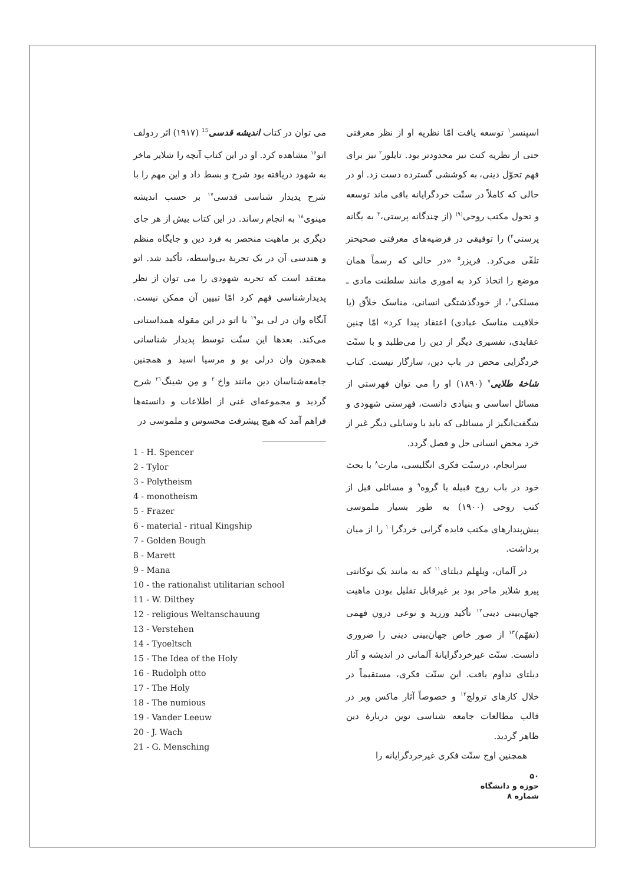اسپنسر<sup>۱</sup> توسعه یافت امّا نظریه او از نظر معرفتی حتی از نظریه کنت نیز محدودتر بود. تایلور<sup>۲</sup> نیز برای فهم تحوّل دینی، به کوششی گسترده دست زد. او در حالی که کاملاً در سنّت خردگرایانه باقی ماند توسعه و تحول مکتب روحی<sup>(۹)</sup> (از چندگانه پرستی،<sup>۳</sup> به یگانه پرستی<sup>۴</sup>) را توفیقی در فرضیه‌های معرفتی صحیحتر تلقّی می‌کرد. فریزر<sup>۵</sup> «در حالی که رسماً همان موضع را اتخاذ کرد به اموری مانند سلطنت مادی ـ مسلکی<sup>۶</sup>، از خودگذشتگی انسانی، مناسک خلاّق (یا خلاقیت مناسک عبادی) اعتقاد پیدا کرد» امّا چنین عقایدی، تفسیری دیگر از دین را می‌طلبد و با سنّت خردگرایی محض در باب دین، سازگار نیست. کتاب شاخهٔ طلایی<sup>۷</sup> (۱۸۹۰) او را می توان فهرستی از مسائل اساسی و بنیادی دانست، فهرستی شهودی و شگفت‌انگیز از مسائلی که باید با وسایلی دیگر غیر از خرد محض انسانی حل و فصل گردد.
سرانجام، درسنّت فکری انگلیسی، مارت<sup>۸</sup> با بحث خود در باب روح قبیله یا گروه<sup>۹</sup> و مسائلی قبل از کتب روحی (۱۹۰۰) به طور بسیار ملموسی پیش‌پندارهای مکتب فایده گرایی خردگرا<sup>۱۰</sup> را از میان برداشت.
در آلمان، ویلهلم دیلتای<sup>۱۱</sup> که به مانند یک نوکانتی پیرو شلایر ماخر بود بر غیرقابل تقلیل بودن ماهیت جهان‌بینی دینی<sup>۱۲</sup> تأکید ورزید و نوعی درون فهمی (تفهّم)<sup>۱۳</sup> از صور خاص جهان‌بینی دینی را ضروری دانست. سنّت غیرخردگرایانهٔ آلمانی در اندیشه و آثار دیلتای تداوم یافت. این سنّت فکری، مستقیماً در خلال کارهای ترولچ<sup>۱۴</sup> و خصوصاً آثار ماکس وبر در قالب مطالعات جامعه شناسی نوین دربارهٔ دین ظاهر گردید.
همچنین اوج سنّت فکری غیرخردگرایانه را
می توان در کتاب اندیشه قدسی<sup>15</sup> (۱۹۱۷) اثر ردولف اتو<sup>۱۶</sup> مشاهده کرد. او در این کتاب آنچه را شلایر ماخر به شهود دریافته بود شرح و بسط داد و این مهم را با شرح پدیدار شناسی قدسی<sup>۱۷</sup> بر حسب اندیشه مینوی<sup>۱۸</sup> به انجام رساند. در این کتاب بیش از هر جای دیگری بر ماهیت منحصر به فرد دین و جایگاه منظم و هندسی آن در یک تجربهٔ بی‌واسطه، تأکید شد. اتو معتقد است که تجربه شهودی را می توان از نظر پدیدارشناسی فهم کرد امّا تبیین آن ممکن نیست. آنگاه وان در لی یو<sup>۱۹</sup> با اتو در این مقوله همداستانی می‌کند. بعدها این سنّت توسط پدیدار شناسانی همچون وان درلی یو و مرسیا اسید و همچنین جامعه‌شناسان دین مانند واخ<sup>۲۰</sup> و مِن شینگ<sup>۲۱</sup> شرح گردید و مجموعه‌ای غنی از اطلاعات و دانسته‌ها فراهم آمد که هیچ پیشرفت محسوس و ملموسی در
1 - H. Spencer
2 - Tylor
3 - Polytheism
4 - monotheism
5 - Frazer
6 - material - ritual Kingship
7 - Golden Bough
8 - Marett
9 - Mana
10 - the rationalist utilitarian school
11 - W. Dilthey
12 - religious Weltanschauung
13 - Verstehen
14 - Tyoeltsch
15 - The Idea of the Holy
16 - Rudolph otto
17 - The Holy
18 - The numious
19 - Vander Leeuw
20 - J. Wach
21 - G. Mensching
۵۰
حوزه و دانشگاه
شماره ۸